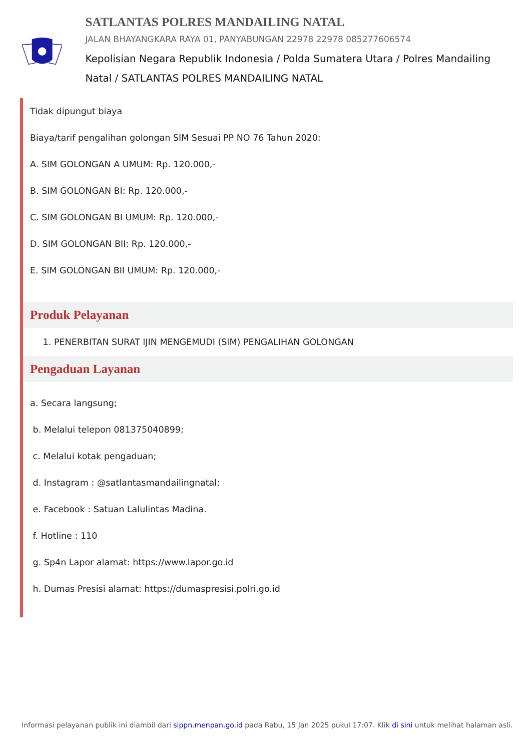SATLANTAS POLRES MANDAILING NATAL
JALAN BHAYANGKARA RAYA 01, PANYABUNGAN 22978 22978 085277606574
Kepolisian Negara Republik Indonesia / Polda Sumatera Utara / Polres Mandailing Natal / SATLANTAS POLRES MANDAILING NATAL
Tidak dipungut biaya
Biaya/tarif pengalihan golongan SIM Sesuai PP NO 76 Tahun 2020:
A. SIM GOLONGAN A UMUM: Rp. 120.000,-
B. SIM GOLONGAN BI: Rp. 120.000,-
C. SIM GOLONGAN BI UMUM: Rp. 120.000,-
D. SIM GOLONGAN BII: Rp. 120.000,-
E. SIM GOLONGAN BII UMUM: Rp. 120.000,-
Produk Pelayanan
1. PENERBITAN SURAT IJIN MENGEMUDI (SIM) PENGALIHAN GOLONGAN
Pengaduan Layanan
a. Secara langsung;
b. Melalui telepon 081375040899;
c. Melalui kotak pengaduan;
d. Instagram : @satlantasmandailingnatal;
e. Facebook : Satuan Lalulintas Madina.
f. Hotline : 110
g. Sp4n Lapor alamat: https://www.lapor.go.id
h. Dumas Presisi alamat: https://dumaspresisi.polri.go.id
Informasi pelayanan publik ini diambil dari sippn.menpan.go.id pada Rabu, 15 Jan 2025 pukul 17:07. Klik di sini untuk melihat halaman asli.